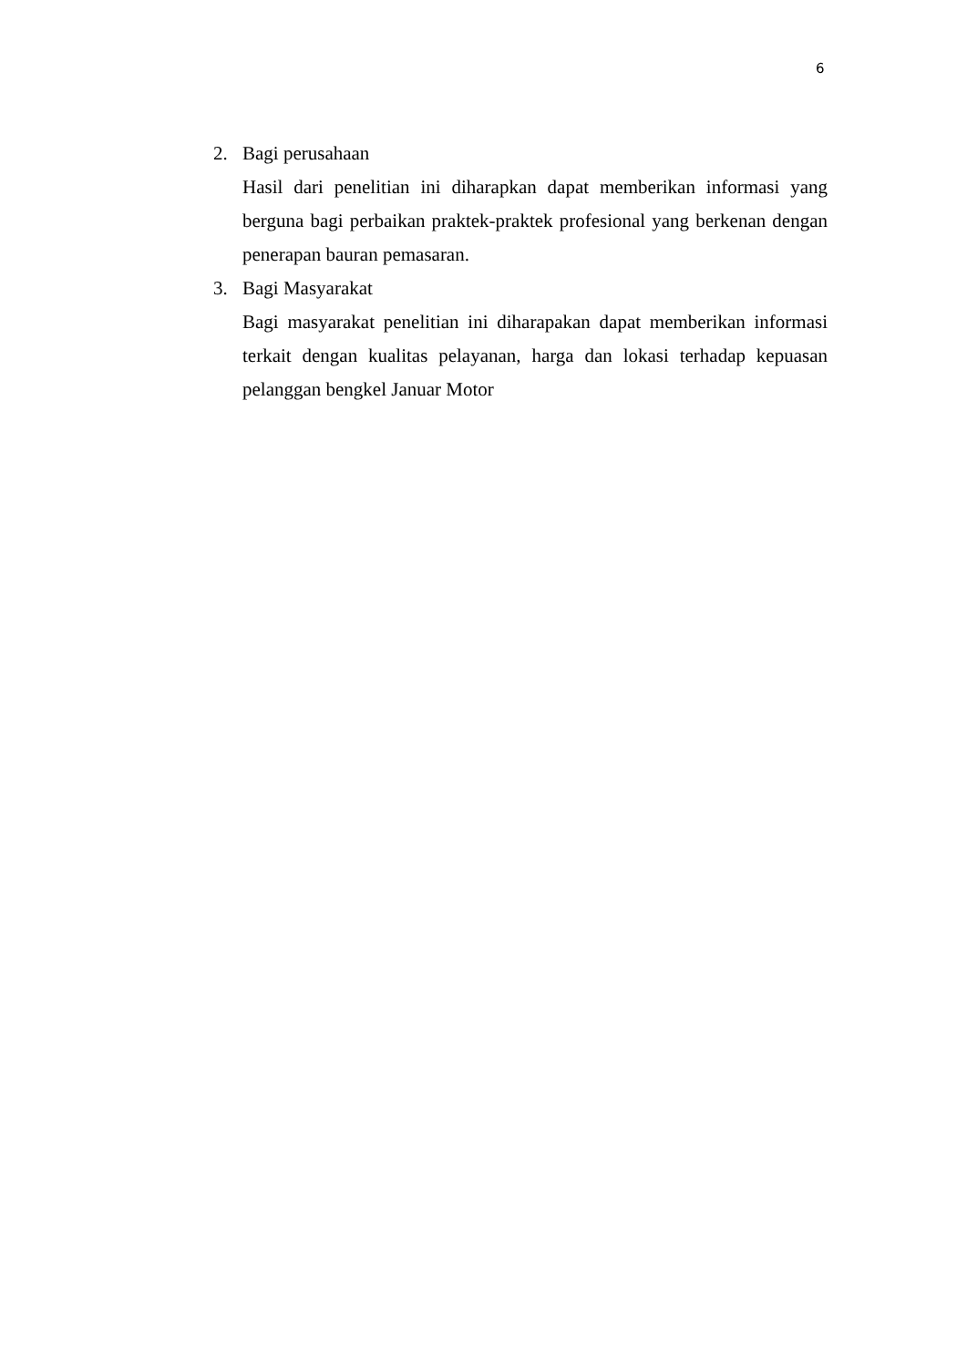6
2. Bagi perusahaan
Hasil dari penelitian ini diharapkan dapat memberikan informasi yang berguna bagi perbaikan praktek-praktek profesional yang berkenan dengan penerapan bauran pemasaran.
3. Bagi Masyarakat
Bagi masyarakat penelitian ini diharapakan dapat memberikan informasi terkait dengan kualitas pelayanan, harga dan lokasi terhadap kepuasan pelanggan bengkel Januar Motor